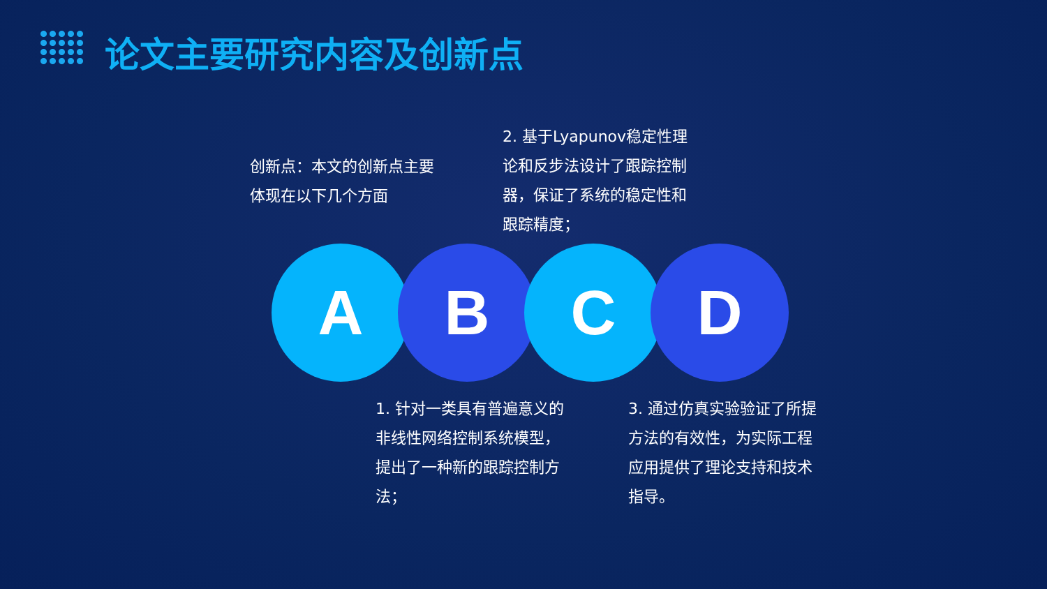论文主要研究内容及创新点
创新点：本文的创新点主要体现在以下几个方面
2. 基于Lyapunov稳定性理论和反步法设计了跟踪控制器，保证了系统的稳定性和跟踪精度；
A B C D
1. 针对一类具有普遍意义的非线性网络控制系统模型，提出了一种新的跟踪控制方法；
3. 通过仿真实验验证了所提方法的有效性，为实际工程应用提供了理论支持和技术指导。